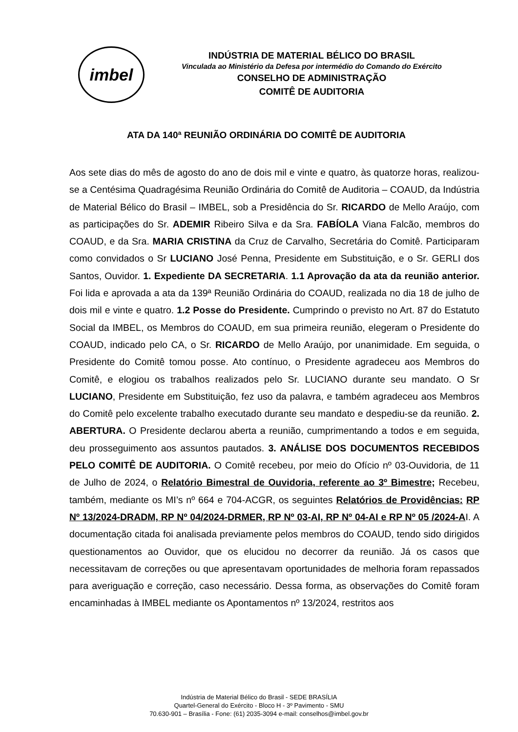imbel
INDÚSTRIA DE MATERIAL BÉLICO DO BRASIL
Vinculada ao Ministério da Defesa por intermédio do Comando do Exército
CONSELHO DE ADMINISTRAÇÃO
COMITÊ DE AUDITORIA
ATA DA 140ª REUNIÃO ORDINÁRIA DO COMITÊ DE AUDITORIA
Aos sete dias do mês de agosto do ano de dois mil e vinte e quatro, às quatorze horas, realizou-se a Centésima Quadragésima Reunião Ordinária do Comitê de Auditoria – COAUD, da Indústria de Material Bélico do Brasil – IMBEL, sob a Presidência do Sr. RICARDO de Mello Araújo, com as participações do Sr. ADEMIR Ribeiro Silva e da Sra. FABÍOLA Viana Falcão, membros do COAUD, e da Sra. MARIA CRISTINA da Cruz de Carvalho, Secretária do Comitê. Participaram como convidados o Sr LUCIANO José Penna, Presidente em Substituição, e o Sr. GERLI dos Santos, Ouvidor. 1. Expediente DA SECRETARIA. 1.1 Aprovação da ata da reunião anterior. Foi lida e aprovada a ata da 139ª Reunião Ordinária do COAUD, realizada no dia 18 de julho de dois mil e vinte e quatro. 1.2 Posse do Presidente. Cumprindo o previsto no Art. 87 do Estatuto Social da IMBEL, os Membros do COAUD, em sua primeira reunião, elegeram o Presidente do COAUD, indicado pelo CA, o Sr. RICARDO de Mello Araújo, por unanimidade. Em seguida, o Presidente do Comitê tomou posse. Ato contínuo, o Presidente agradeceu aos Membros do Comitê, e elogiou os trabalhos realizados pelo Sr. LUCIANO durante seu mandato. O Sr LUCIANO, Presidente em Substituição, fez uso da palavra, e também agradeceu aos Membros do Comitê pelo excelente trabalho executado durante seu mandato e despediu-se da reunião. 2. ABERTURA. O Presidente declarou aberta a reunião, cumprimentando a todos e em seguida, deu prosseguimento aos assuntos pautados. 3. ANÁLISE DOS DOCUMENTOS RECEBIDOS PELO COMITÊ DE AUDITORIA. O Comitê recebeu, por meio do Ofício nº 03-Ouvidoria, de 11 de Julho de 2024, o Relatório Bimestral de Ouvidoria, referente ao 3º Bimestre; Recebeu, também, mediante os MI’s nº 664 e 704-ACGR, os seguintes Relatórios de Providências: RP Nº 13/2024-DRADM, RP Nº 04/2024-DRMER, RP Nº 03-AI, RP Nº 04-AI e RP Nº 05 /2024-AI. A documentação citada foi analisada previamente pelos membros do COAUD, tendo sido dirigidos questionamentos ao Ouvidor, que os elucidou no decorrer da reunião. Já os casos que necessitavam de correções ou que apresentavam oportunidades de melhoria foram repassados para averiguação e correção, caso necessário. Dessa forma, as observações do Comitê foram encaminhadas à IMBEL mediante os Apontamentos nº 13/2024, restritos aos
Indústria de Material Bélico do Brasil - SEDE BRASÍLIA
Quartel-General do Exército - Bloco H - 3º Pavimento - SMU
70.630-901 – Brasília - Fone: (61) 2035-3094 e-mail: conselhos@imbel.gov.br